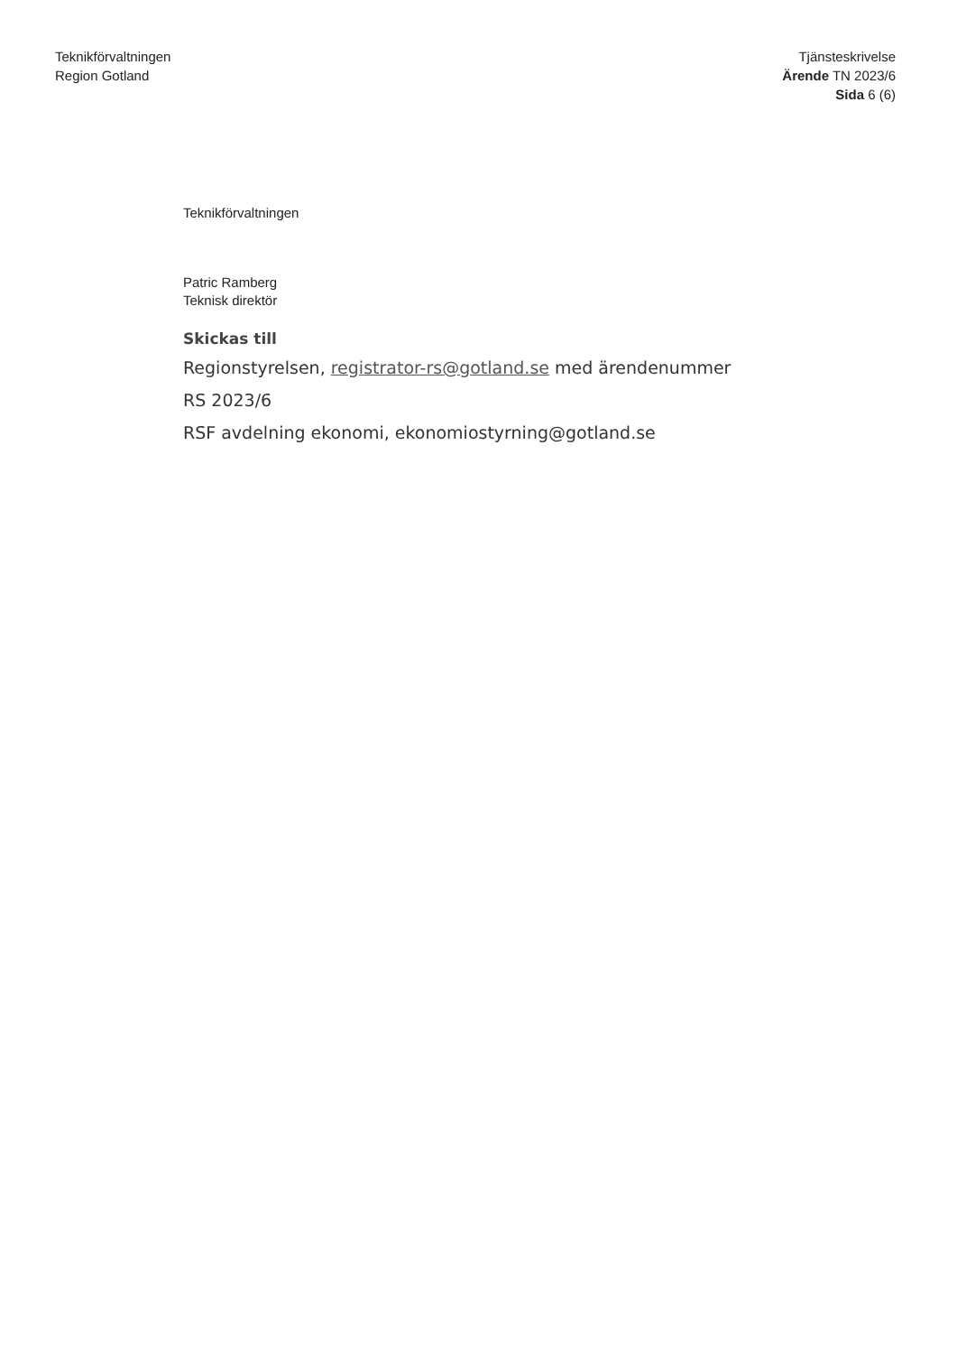Teknikförvaltningen
Region Gotland
Tjänsteskrivelse
Ärende TN 2023/6
Sida 6 (6)
Teknikförvaltningen
Patric Ramberg
Teknisk direktör
Skickas till
Regionstyrelsen, registrator-rs@gotland.se med ärendenummer
RS 2023/6
RSF avdelning ekonomi, ekonomiostyrning@gotland.se